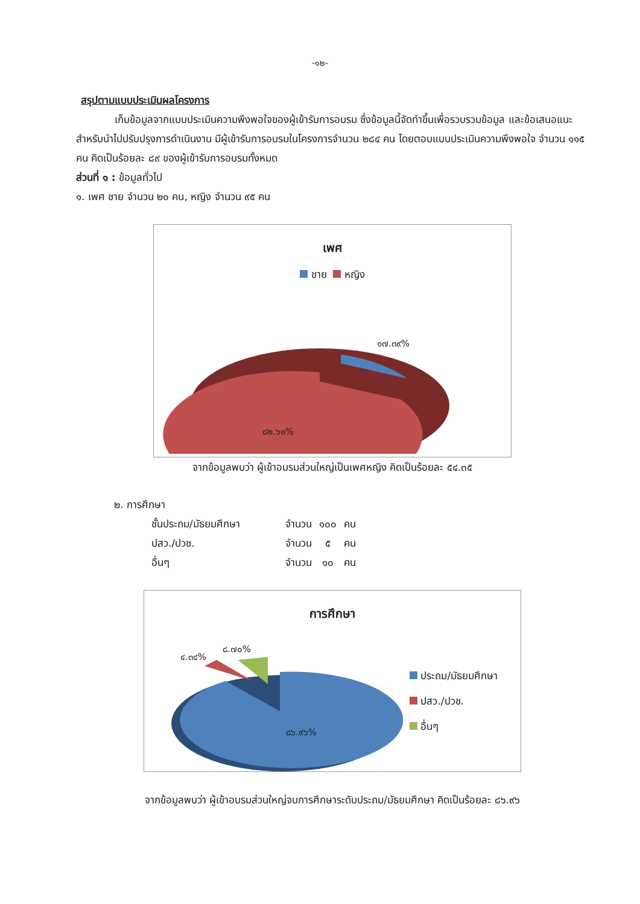-๑๒-
สรุปตามแบบประเมินผลโครงการ
เก็บข้อมูลจากแบบประเมินความพึงพอใจของผู้เข้ารับการอบรม ซึ่งข้อมูลนี้จัดทำขึ้นเพื่อรวบรวมข้อมูล และข้อเสนอแนะ สำหรับนำไปปรับปรุงการดำเนินงาน มีผู้เข้ารับการอบรมในโครงการจำนวน ๒๘๔ คน โดยตอบแบบประเมินความพึงพอใจ จำนวน ๑๑๕ คน คิดเป็นร้อยละ ๘๙ ของผู้เข้ารับการอบรมทั้งหมด
ส่วนที่ ๑ : ข้อมูลทั่วไป
๑. เพศ ชาย จำนวน ๒๐ คน, หญิง จำนวน ๙๕ คน
เพศ
ชาย หญิง
๑๗.๓๙%
๘๒.๖๑%
จากข้อมูลพบว่า ผู้เข้าอบรมส่วนใหญ่เป็นเพศหญิง คิดเป็นร้อยละ ๕๔.๓๕
๒. การศึกษา
| ชั้นประถม/มัธยมศึกษา | จำนวน | ๑๐๐ | คน |
| ปสว./ปวช. | จำนวน | ๕ | คน |
| อื่นๆ | จำนวน | ๑๐ | คน |
การศึกษา
๔.๓๔%
๘.๗๐%
๘๖.๙๖%
ประถม/มัธยมศึกษา
ปสว./ปวช.
อื่นๆ
จากข้อมูลพบว่า ผู้เข้าอบรมส่วนใหญ่จบการศึกษาระดับประถม/มัธยมศึกษา คิดเป็นร้อยละ ๘๖.๙๖